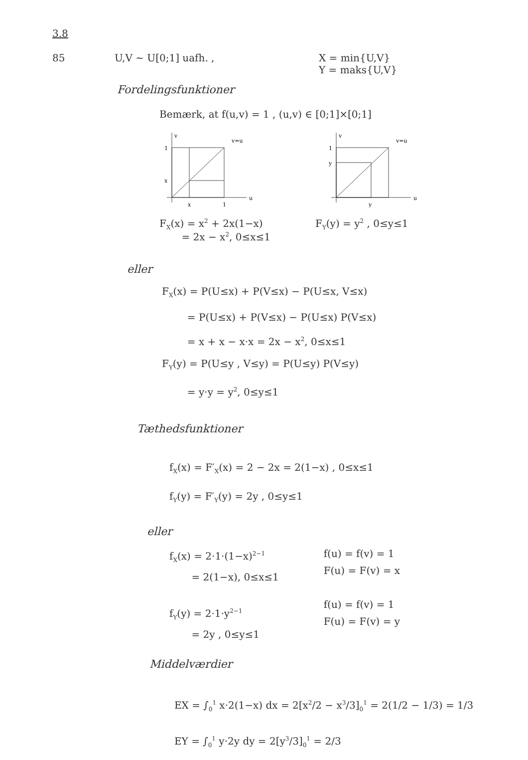3.8
85 U,V ~ U[0;1] uafh. , X = min{U,V}
Y = maks{U,V}
Fordelingsfunktioner
Bemærk, at f(u,v) = 1 , (u,v) ∈ [0;1]×[0;1]
1
x
x
1
v=u
v
u
1
y
y
v=u
v
u
F<sub>X</sub>(x) = x<sup>2</sup> + 2x(1−x)
= 2x − x<sup>2</sup>, 0≤x≤1
F<sub>Y</sub>(y) = y<sup>2</sup> , 0≤y≤1
eller
F<sub>X</sub>(x) = P(U≤x) + P(V≤x) − P(U≤x, V≤x)
= P(U≤x) + P(V≤x) − P(U≤x) P(V≤x)
= x + x − x·x = 2x − x<sup>2</sup>, 0≤x≤1
F<sub>Y</sub>(y) = P(U≤y , V≤y) = P(U≤y) P(V≤y)
= y·y = y<sup>2</sup>, 0≤y≤1
Tæthedsfunktioner
f<sub>X</sub>(x) = F′<sub>X</sub>(x) = 2 − 2x = 2(1−x) , 0≤x≤1
f<sub>Y</sub>(y) = F′<sub>Y</sub>(y) = 2y , 0≤y≤1
eller
f<sub>X</sub>(x) = 2·1·(1−x)<sup>2−1</sup>
= 2(1−x), 0≤x≤1
f<sub>Y</sub>(y) = 2·1·y<sup>2−1</sup>
= 2y , 0≤y≤1
f(u) = f(v) = 1
F(u) = F(v) = x
f(u) = f(v) = 1
F(u) = F(v) = y
Middelværdier
EX = ∫<sub>0</sub><sup>1</sup> x·2(1−x) dx = 2[x<sup>2</sup>/2 − x<sup>3</sup>/3]<sub>0</sub><sup>1</sup> = 2(1/2 − 1/3) = 1/3
EY = ∫<sub>0</sub><sup>1</sup> y·2y dy = 2[y<sup>3</sup>/3]<sub>0</sub><sup>1</sup> = 2/3